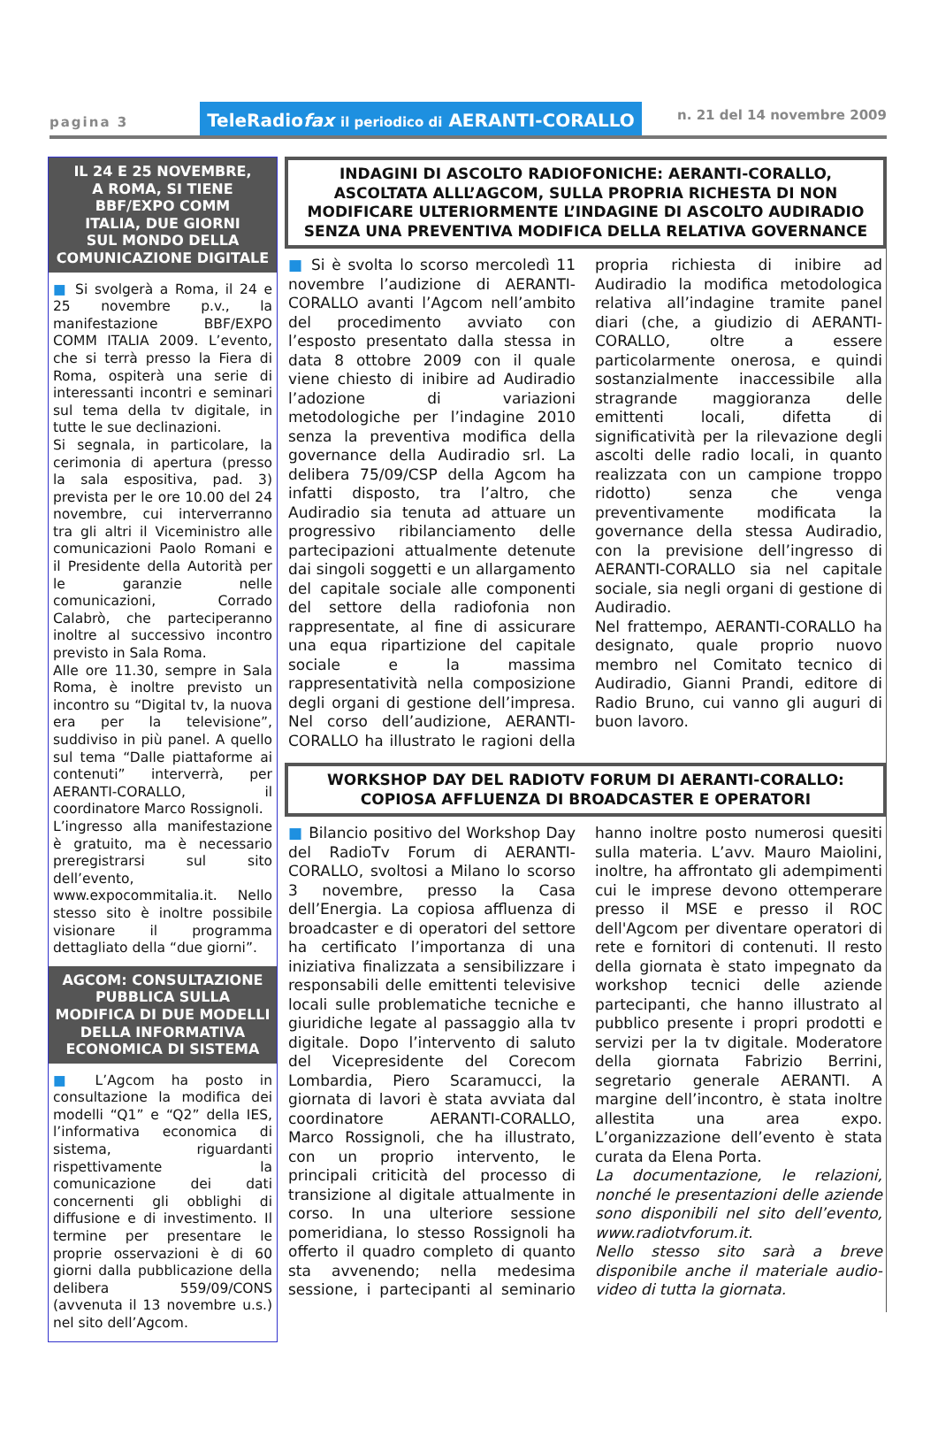pagina 3
TeleRadiofax il periodico di AERANTI-CORALLO
n. 21 del 14 novembre 2009
IL 24 E 25 NOVEMBRE,
A ROMA, SI TIENE
BBF/EXPO COMM
ITALIA, DUE GIORNI
SUL MONDO DELLA
COMUNICAZIONE DIGITALE
■ Si svolgerà a Roma, il 24 e 25 novembre p.v., la manifestazione BBF/EXPO COMM ITALIA 2009. L’evento, che si terrà presso la Fiera di Roma, ospiterà una serie di interessanti incontri e seminari sul tema della tv digitale, in tutte le sue declinazioni.
Si segnala, in particolare, la cerimonia di apertura (presso la sala espositiva, pad. 3) prevista per le ore 10.00 del 24 novembre, cui interverranno tra gli altri il Viceministro alle comunicazioni Paolo Romani e il Presidente della Autorità per le garanzie nelle comunicazioni, Corrado Calabrò, che parteciperanno inoltre al successivo incontro previsto in Sala Roma.
Alle ore 11.30, sempre in Sala Roma, è inoltre previsto un incontro su “Digital tv, la nuova era per la televisione”, suddiviso in più panel. A quello sul tema “Dalle piattaforme ai contenuti” interverrà, per AERANTI-CORALLO, il coordinatore Marco Rossignoli.
L’ingresso alla manifestazione è gratuito, ma è necessario preregistrarsi sul sito dell’evento, www.expocommitalia.it. Nello stesso sito è inoltre possibile visionare il programma dettagliato della “due giorni”.
AGCOM: CONSULTAZIONE PUBBLICA SULLA MODIFICA DI DUE MODELLI DELLA INFORMATIVA ECONOMICA DI SISTEMA
■ L’Agcom ha posto in consultazione la modifica dei modelli “Q1” e “Q2” della IES, l’informativa economica di sistema, riguardanti rispettivamente la comunicazione dei dati concernenti gli obblighi di diffusione e di investimento. Il termine per presentare le proprie osservazioni è di 60 giorni dalla pubblicazione della delibera 559/09/CONS (avvenuta il 13 novembre u.s.) nel sito dell’Agcom.
INDAGINI DI ASCOLTO RADIOFONICHE: AERANTI-CORALLO, ASCOLTATA ALLL’AGCOM, SULLA PROPRIA RICHESTA DI NON MODIFICARE ULTERIORMENTE L’INDAGINE DI ASCOLTO AUDIRADIO SENZA UNA PREVENTIVA MODIFICA DELLA RELATIVA GOVERNANCE
■ Si è svolta lo scorso mercoledì 11 novembre l’audizione di AERANTI-CORALLO avanti l’Agcom nell’ambito del procedimento avviato con l’esposto presentato dalla stessa in data 8 ottobre 2009 con il quale viene chiesto di inibire ad Audiradio l’adozione di variazioni metodologiche per l’indagine 2010 senza la preventiva modifica della governance della Audiradio srl. La delibera 75/09/CSP della Agcom ha infatti disposto, tra l’altro, che Audiradio sia tenuta ad attuare un progressivo ribilanciamento delle partecipazioni attualmente detenute dai singoli soggetti e un allargamento del capitale sociale alle componenti del settore della radiofonia non rappresentate, al fine di assicurare una equa ripartizione del capitale sociale e la massima rappresentatività nella composizione degli organi di gestione dell’impresa. Nel corso dell’audizione, AERANTI-CORALLO ha illustrato le ragioni della propria richiesta di inibire ad Audiradio la modifica metodologica relativa all’indagine tramite panel diari (che, a giudizio di AERANTI-CORALLO, oltre a essere particolarmente onerosa, e quindi sostanzialmente inaccessibile alla stragrande maggioranza delle emittenti locali, difetta di significatività per la rilevazione degli ascolti delle radio locali, in quanto realizzata con un campione troppo ridotto) senza che venga preventivamente modificata la governance della stessa Audiradio, con la previsione dell’ingresso di AERANTI-CORALLO sia nel capitale sociale, sia negli organi di gestione di Audiradio.
Nel frattempo, AERANTI-CORALLO ha designato, quale proprio nuovo membro nel Comitato tecnico di Audiradio, Gianni Prandi, editore di Radio Bruno, cui vanno gli auguri di buon lavoro.
WORKSHOP DAY DEL RADIOTV FORUM DI AERANTI-CORALLO: COPIOSA AFFLUENZA DI BROADCASTER E OPERATORI
■ Bilancio positivo del Workshop Day del RadioTv Forum di AERANTI-CORALLO, svoltosi a Milano lo scorso 3 novembre, presso la Casa dell’Energia. La copiosa affluenza di broadcaster e di operatori del settore ha certificato l’importanza di una iniziativa finalizzata a sensibilizzare i responsabili delle emittenti televisive locali sulle problematiche tecniche e giuridiche legate al passaggio alla tv digitale. Dopo l’intervento di saluto del Vicepresidente del Corecom Lombardia, Piero Scaramucci, la giornata di lavori è stata avviata dal coordinatore AERANTI-CORALLO, Marco Rossignoli, che ha illustrato, con un proprio intervento, le principali criticità del processo di transizione al digitale attualmente in corso. In una ulteriore sessione pomeridiana, lo stesso Rossignoli ha offerto il quadro completo di quanto sta avvenendo; nella medesima sessione, i partecipanti al seminario hanno inoltre posto numerosi quesiti sulla materia. L’avv. Mauro Maiolini, inoltre, ha affrontato gli adempimenti cui le imprese devono ottemperare presso il MSE e presso il ROC dell'Agcom per diventare operatori di rete e fornitori di contenuti. Il resto della giornata è stato impegnato da workshop tecnici delle aziende partecipanti, che hanno illustrato al pubblico presente i propri prodotti e servizi per la tv digitale. Moderatore della giornata Fabrizio Berrini, segretario generale AERANTI. A margine dell’incontro, è stata inoltre allestita una area expo. L’organizzazione dell’evento è stata curata da Elena Porta.
La documentazione, le relazioni, nonché le presentazioni delle aziende sono disponibili nel sito dell’evento, www.radiotvforum.it.
Nello stesso sito sarà a breve disponibile anche il materiale audio-video di tutta la giornata.